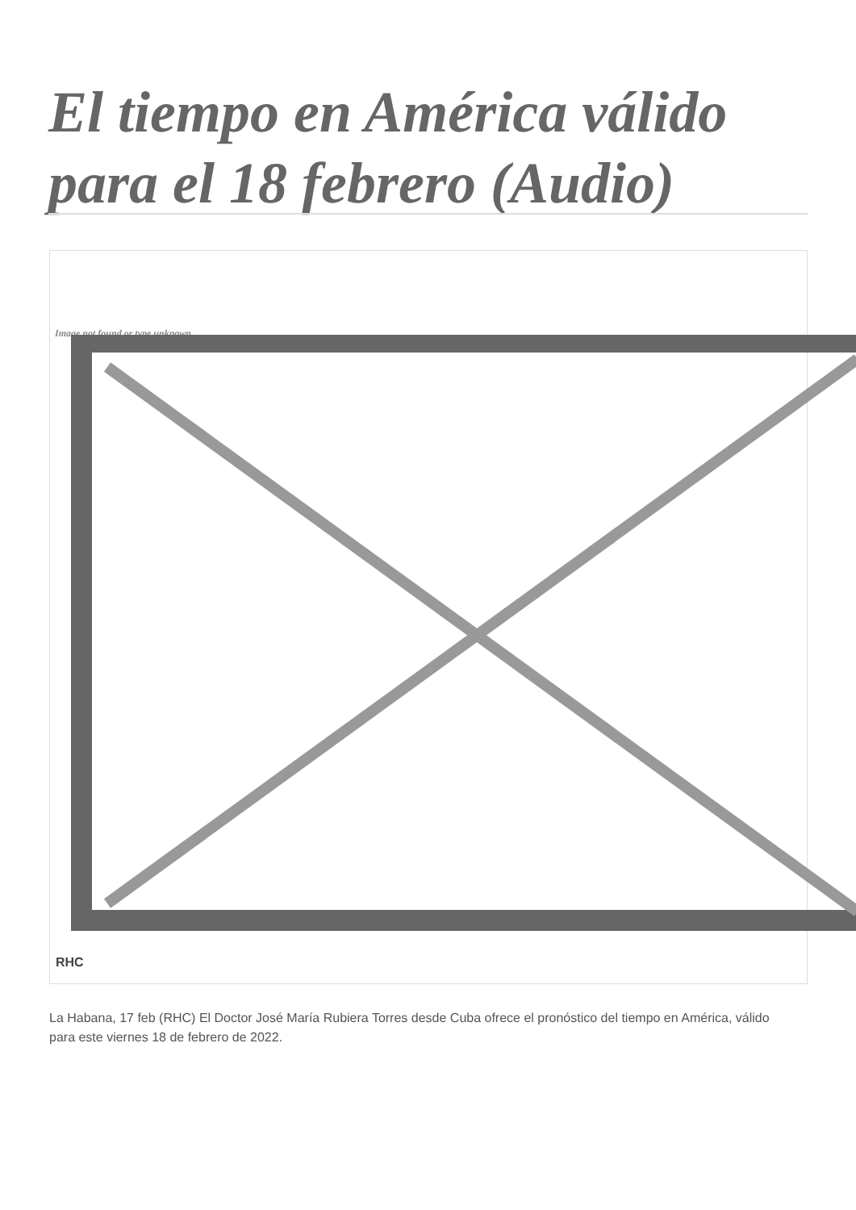El tiempo en América válido para el 18 febrero (Audio)
Image not found or type unknown
RHC
La Habana, 17 feb (RHC) El Doctor José María Rubiera Torres desde Cuba ofrece el pronóstico del tiempo en América, válido para este viernes 18 de febrero de 2022.